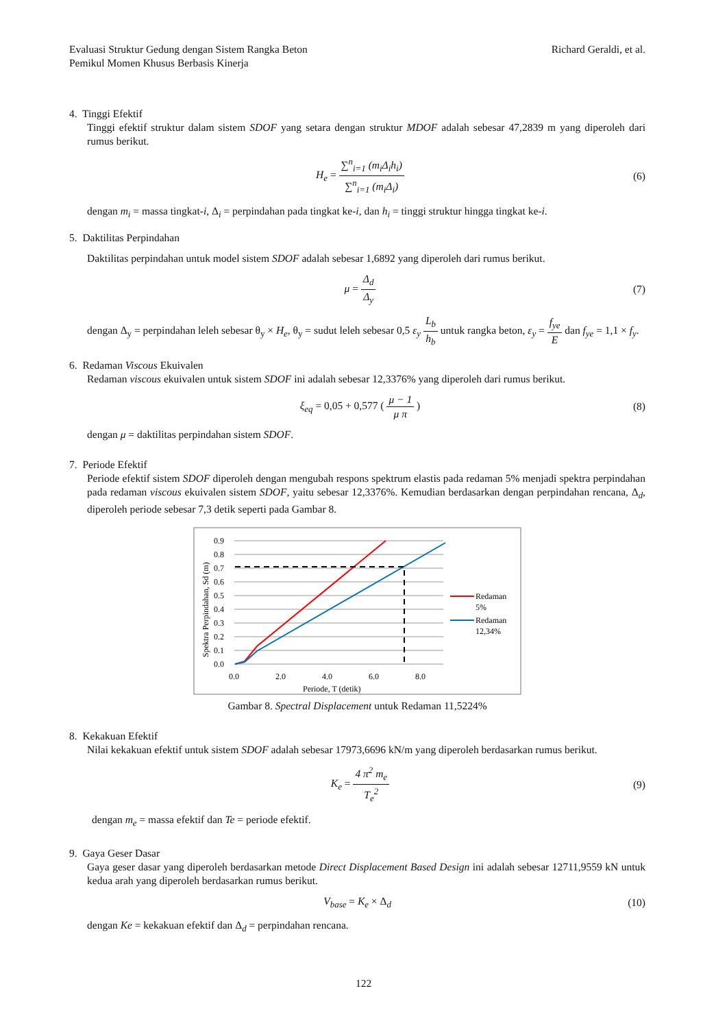Evaluasi Struktur Gedung dengan Sistem Rangka Beton
Pemikul Momen Khusus Berbasis Kinerja
Richard Geraldi, et al.
4. Tinggi Efektif
Tinggi efektif struktur dalam sistem SDOF yang setara dengan struktur MDOF adalah sebesar 47,2839 m yang diperoleh dari rumus berikut.
H<sub>e</sub> = ∑<sup>n</sup><sub>i=1</sub> (m<sub>i</sub>Δ<sub>i</sub>h<sub>i</sub>) ∑<sup>n</sup><sub>i=1</sub> (m<sub>i</sub>Δ<sub>i</sub>)
(6)
dengan m<sub>i</sub> = massa tingkat-i, Δ<sub>i</sub> = perpindahan pada tingkat ke-i, dan h<sub>i</sub> = tinggi struktur hingga tingkat ke-i.
5. Daktilitas Perpindahan
Daktilitas perpindahan untuk model sistem SDOF adalah sebesar 1,6892 yang diperoleh dari rumus berikut.
μ = Δ<sub>d</sub> Δ<sub>y</sub> (7)
dengan Δ<sub>y</sub> = perpindahan leleh sebesar θ<sub>y</sub> × H<sub>e</sub>, θ<sub>y</sub> = sudut leleh sebesar 0,5 ε<sub>y</sub> L<sub>b</sub> h<sub>b</sub> untuk rangka beton, ε<sub>y</sub> = f<sub>ye</sub> E dan f<sub>ye</sub> = 1,1 × f<sub>y</sub>.
6. Redaman Viscous Ekuivalen
Redaman viscous ekuivalen untuk sistem SDOF ini adalah sebesar 12,3376% yang diperoleh dari rumus berikut.
ξ<sub>eq</sub> = 0,05 + 0,577 ( μ − 1 μ π )
(8)
dengan μ = daktilitas perpindahan sistem SDOF.
7. Periode Efektif
Periode efektif sistem SDOF diperoleh dengan mengubah respons spektrum elastis pada redaman 5% menjadi spektra perpindahan pada redaman viscous ekuivalen sistem SDOF, yaitu sebesar 12,3376%. Kemudian berdasarkan dengan perpindahan rencana, Δ<sub>d</sub>, diperoleh periode sebesar 7,3 detik seperti pada Gambar 8.
0.9
0.8
0.7
0.6
0.5
0.4
0.3
0.2
0.1
0.0
0.0
2.0
4.0
6.0
8.0
Periode, T (detik)
Spektra Perpindahan, Sd (m)
Redaman
5%
Redaman
12,34%
Gambar 8. Spectral Displacement untuk Redaman 11,5224%
8. Kekakuan Efektif
Nilai kekakuan efektif untuk sistem SDOF adalah sebesar 17973,6696 kN/m yang diperoleh berdasarkan rumus berikut.
K<sub>e</sub> = 4 π<sup>2</sup> m<sub>e</sub> T<sub>e</sub><sup>2</sup> (9)
dengan m<sub>e</sub> = massa efektif dan Te = periode efektif.
9. Gaya Geser Dasar
Gaya geser dasar yang diperoleh berdasarkan metode Direct Displacement Based Design ini adalah sebesar 12711,9559 kN untuk kedua arah yang diperoleh berdasarkan rumus berikut.
V<sub>base</sub> = K<sub>e</sub> × Δ<sub>d</sub> (10)
dengan Ke = kekakuan efektif dan Δ<sub>d</sub> = perpindahan rencana.
122